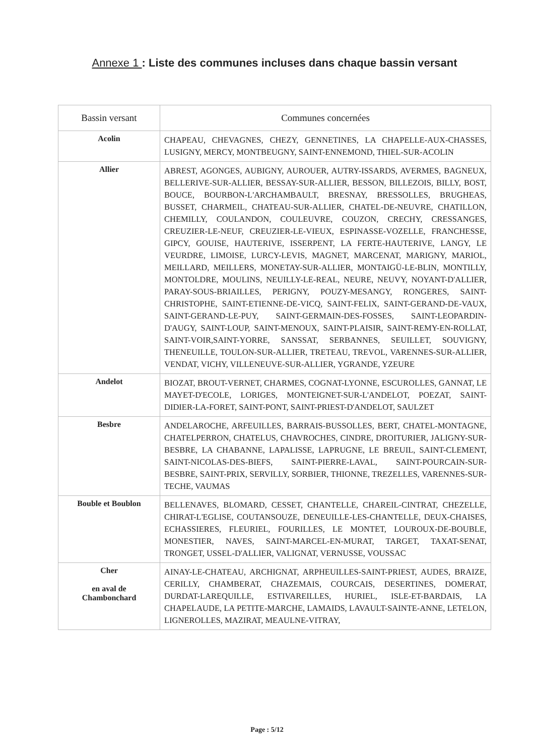Annexe 1 : Liste des communes incluses dans chaque bassin versant
| Bassin versant | Communes concernées |
| --- | --- |
| Acolin | CHAPEAU, CHEVAGNES, CHEZY, GENNETINES, LA CHAPELLE-AUX-CHASSES, LUSIGNY, MERCY, MONTBEUGNY, SAINT-ENNEMOND, THIEL-SUR-ACOLIN |
| Allier | ABREST, AGONGES, AUBIGNY, AUROUER, AUTRY-ISSARDS, AVERMES, BAGNEUX, BELLERIVE-SUR-ALLIER, BESSAY-SUR-ALLIER, BESSON, BILLEZOIS, BILLY, BOST, BOUCE, BOURBON-L'ARCHAMBAULT, BRESNAY, BRESSOLLES, BRUGHEAS, BUSSET, CHARMEIL, CHATEAU-SUR-ALLIER, CHATEL-DE-NEUVRE, CHATILLON, CHEMILLY, COULANDON, COULEUVRE, COUZON, CRECHY, CRESSANGES, CREUZIER-LE-NEUF, CREUZIER-LE-VIEUX, ESPINASSE-VOZELLE, FRANCHESSE, GIPCY, GOUISE, HAUTERIVE, ISSERPENT, LA FERTE-HAUTERIVE, LANGY, LE VEURDRE, LIMOISE, LURCY-LEVIS, MAGNET, MARCENAT, MARIGNY, MARIOL, MEILLARD, MEILLERS, MONETAY-SUR-ALLIER, MONTAIGÜ-LE-BLIN, MONTILLY, MONTOLDRE, MOULINS, NEUILLY-LE-REAL, NEURE, NEUVY, NOYANT-D'ALLIER, PARAY-SOUS-BRIAILLES, PERIGNY, POUZY-MESANGY, RONGERES, SAINT-CHRISTOPHE, SAINT-ETIENNE-DE-VICQ, SAINT-FELIX, SAINT-GERAND-DE-VAUX, SAINT-GERAND-LE-PUY, SAINT-GERMAIN-DES-FOSSES, SAINT-LEOPARDIN-D'AUGY, SAINT-LOUP, SAINT-MENOUX, SAINT-PLAISIR, SAINT-REMY-EN-ROLLAT, SAINT-VOIR,SAINT-YORRE, SANSSAT, SERBANNES, SEUILLET, SOUVIGNY, THENEUILLE, TOULON-SUR-ALLIER, TRETEAU, TREVOL, VARENNES-SUR-ALLIER, VENDAT, VICHY, VILLENEUVE-SUR-ALLIER, YGRANDE, YZEURE |
| Andelot | BIOZAT, BROUT-VERNET, CHARMES, COGNAT-LYONNE, ESCUROLLES, GANNAT, LE MAYET-D'ECOLE, LORIGES, MONTEIGNET-SUR-L'ANDELOT, POEZAT, SAINT-DIDIER-LA-FORET, SAINT-PONT, SAINT-PRIEST-D'ANDELOT, SAULZET |
| Besbre | ANDELAROCHE, ARFEUILLES, BARRAIS-BUSSOLLES, BERT, CHATEL-MONTAGNE, CHATELPERRON, CHATELUS, CHAVROCHES, CINDRE, DROITURIER, JALIGNY-SUR-BESBRE, LA CHABANNE, LAPALISSE, LAPRUGNE, LE BREUIL, SAINT-CLEMENT, SAINT-NICOLAS-DES-BIEFS, SAINT-PIERRE-LAVAL, SAINT-POURCAIN-SUR-BESBRE, SAINT-PRIX, SERVILLY, SORBIER, THIONNE, TREZELLES, VARENNES-SUR-TECHE, VAUMAS |
| Bouble et Boublon | BELLENAVES, BLOMARD, CESSET, CHANTELLE, CHAREIL-CINTRAT, CHEZELLE, CHIRAT-L'EGLISE, COUTANSOUZE, DENEUILLE-LES-CHANTELLE, DEUX-CHAISES, ECHASSIERES, FLEURIEL, FOURILLES, LE MONTET, LOUROUX-DE-BOUBLE, MONESTIER, NAVES, SAINT-MARCEL-EN-MURAT, TARGET, TAXAT-SENAT, TRONGET, USSEL-D'ALLIER, VALIGNAT, VERNUSSE, VOUSSAC |
| Cher en aval de Chambonchard | AINAY-LE-CHATEAU, ARCHIGNAT, ARPHEUILLES-SAINT-PRIEST, AUDES, BRAIZE, CERILLY, CHAMBERAT, CHAZEMAIS, COURCAIS, DESERTINES, DOMERAT, DURDAT-LAREQUILLE, ESTIVAREILLES, HURIEL, ISLE-ET-BARDAIS, LA CHAPELAUDE, LA PETITE-MARCHE, LAMAIDS, LAVAULT-SAINTE-ANNE, LETELON, LIGNEROLLES, MAZIRAT, MEAULNE-VITRAY, |
Page : 5/12